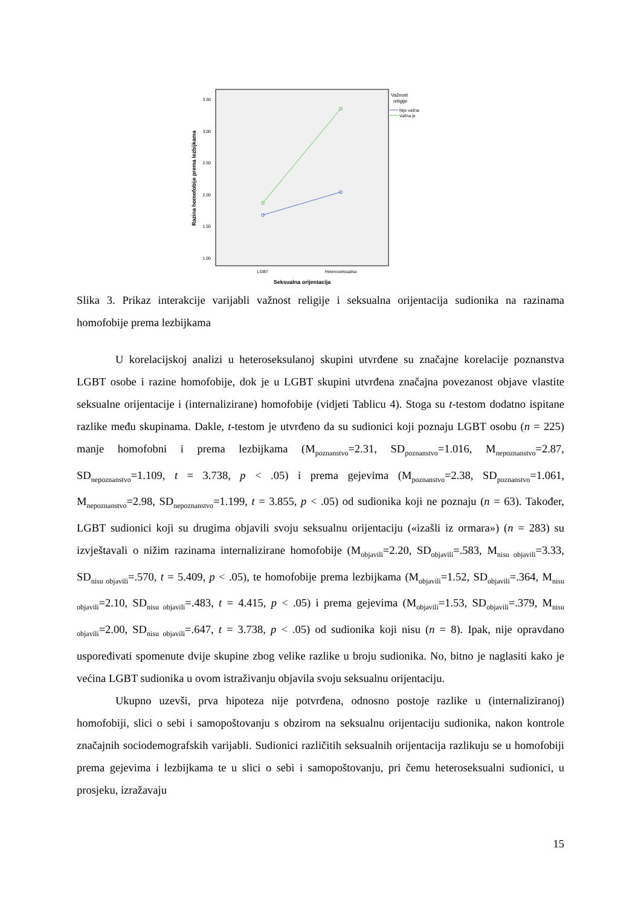3.50
3.00
2.50
2.00
1.50
1.00
LGBT
Heteroseksualna
Seksualna orijentacija
Razina homofobije prema lezbijkama
Važnost
religije
Nije važna
Važna je
Slika 3. Prikaz interakcije varijabli važnost religije i seksualna orijentacija sudionika na razinama homofobije prema lezbijkama
U korelacijskoj analizi u heteroseksulanoj skupini utvrđene su značajne korelacije poznanstva LGBT osobe i razine homofobije, dok je u LGBT skupini utvrđena značajna povezanost objave vlastite seksualne orijentacije i (internalizirane) homofobije (vidjeti Tablicu 4). Stoga su t-testom dodatno ispitane razlike među skupinama. Dakle, t-testom je utvrđeno da su sudionici koji poznaju LGBT osobu (n = 225) manje homofobni i prema lezbijkama (M<sub>poznanstvo</sub>=2.31, SD<sub>poznanstvo</sub>=1.016, M<sub>nepoznanstvo</sub>=2.87, SD<sub>nepoznanstvo</sub>=1.109, t = 3.738, p < .05) i prema gejevima (M<sub>poznanstvo</sub>=2.38, SD<sub>poznanstvo</sub>=1.061, M<sub>nepoznanstvo</sub>=2.98, SD<sub>nepoznanstvo</sub>=1.199, t = 3.855, p < .05) od sudionika koji ne poznaju (n = 63). Također, LGBT sudionici koji su drugima objavili svoju seksualnu orijentaciju («izašli iz ormara») (n = 283) su izvještavali o nižim razinama internalizirane homofobije (M<sub>objavili</sub>=2.20, SD<sub>objavili</sub>=.583, M<sub>nisu objavili</sub>=3.33, SD<sub>nisu objavili</sub>=.570, t = 5.409, p < .05), te homofobije prema lezbijkama (M<sub>objavili</sub>=1.52, SD<sub>objavili</sub>=.364, M<sub>nisu objavili</sub>=2.10, SD<sub>nisu objavili</sub>=.483, t = 4.415, p < .05) i prema gejevima (M<sub>objavili</sub>=1.53, SD<sub>objavili</sub>=.379, M<sub>nisu objavili</sub>=2.00, SD<sub>nisu objavili</sub>=.647, t = 3.738, p < .05) od sudionika koji nisu (n = 8). Ipak, nije opravdano uspoređivati spomenute dvije skupine zbog velike razlike u broju sudionika. No, bitno je naglasiti kako je većina LGBT sudionika u ovom istraživanju objavila svoju seksualnu orijentaciju.
Ukupno uzevši, prva hipoteza nije potvrđena, odnosno postoje razlike u (internaliziranoj) homofobiji, slici o sebi i samopoštovanju s obzirom na seksualnu orijentaciju sudionika, nakon kontrole značajnih sociodemografskih varijabli. Sudionici različitih seksualnih orijentacija razlikuju se u homofobiji prema gejevima i lezbijkama te u slici o sebi i samopoštovanju, pri čemu heteroseksualni sudionici, u prosjeku, izražavaju
15